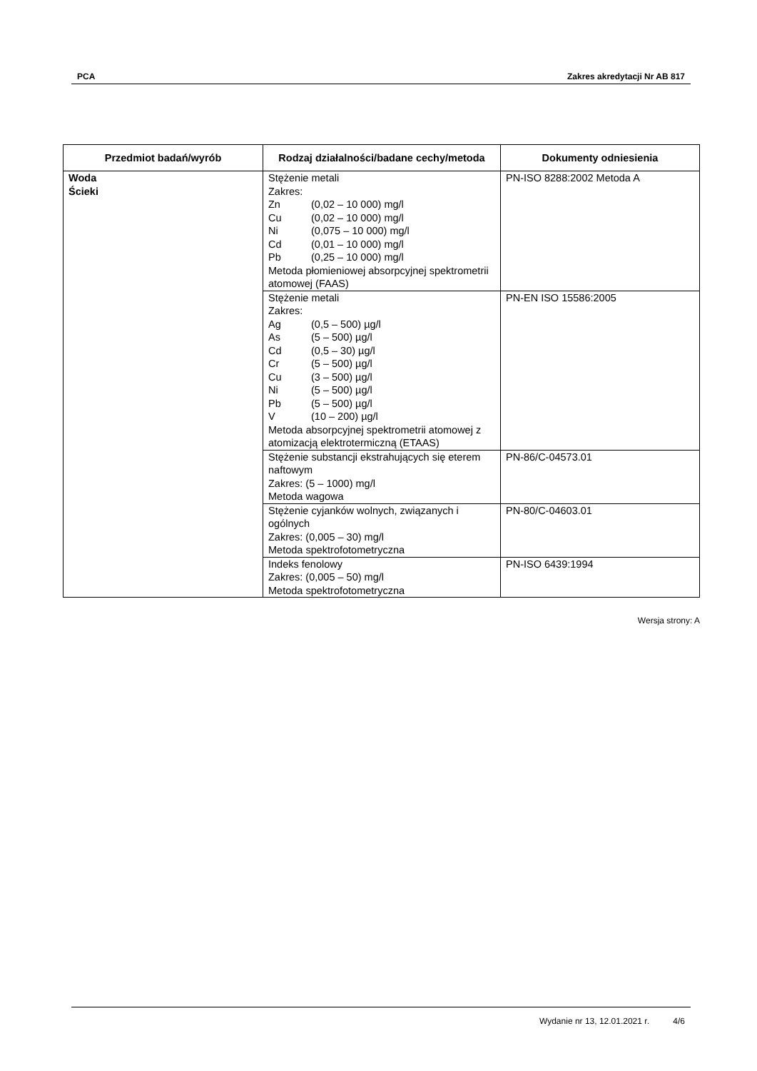PCA Zakres akredytacji Nr AB 817
| Przedmiot badań/wyrób | Rodzaj działalności/badane cechy/metoda | Dokumenty odniesienia |
| --- | --- | --- |
| Woda Ścieki | Stężenie metali Zakres: Zn (0,02 – 10 000) mg/l Cu (0,02 – 10 000) mg/l Ni (0,075 – 10 000) mg/l Cd (0,01 – 10 000) mg/l Pb (0,25 – 10 000) mg/l Metoda płomieniowej absorpcyjnej spektrometrii atomowej (FAAS) | PN-ISO 8288:2002 Metoda A |
| | Stężenie metali Zakres: Ag (0,5 – 500) µg/l As (5 – 500) µg/l Cd (0,5 – 30) µg/l Cr (5 – 500) µg/l Cu (3 – 500) µg/l Ni (5 – 500) µg/l Pb (5 – 500) µg/l V (10 – 200) µg/l Metoda absorpcyjnej spektrometrii atomowej z atomizacją elektrotermiczną (ETAAS) | PN-EN ISO 15586:2005 |
| | Stężenie substancji ekstrahujących się eterem naftowym Zakres: (5 – 1000) mg/l Metoda wagowa | PN-86/C-04573.01 |
| | Stężenie cyjanków wolnych, związanych i ogólnych Zakres: (0,005 – 30) mg/l Metoda spektrofotometryczna | PN-80/C-04603.01 |
| | Indeks fenolowy Zakres: (0,005 – 50) mg/l Metoda spektrofotometryczna | PN-ISO 6439:1994 |
Wersja strony: A
Wydanie nr 13, 12.01.2021 r. 4/6